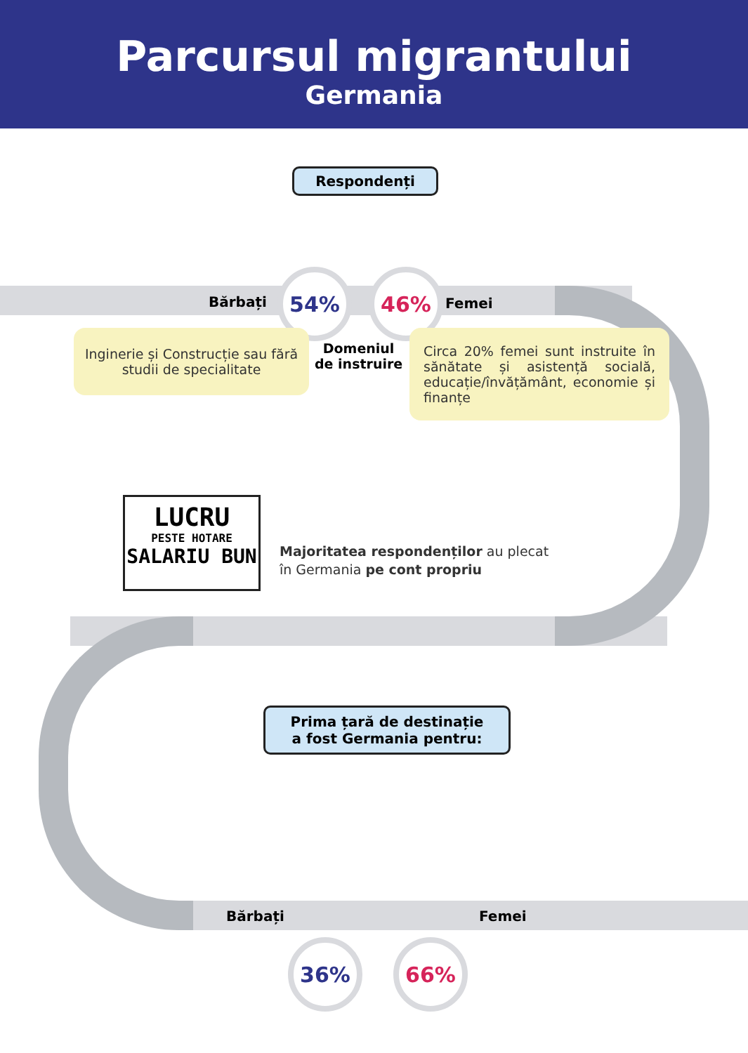Parcursul migrantului
Germania
Respondenți
Bărbați
54% 46%
Femei
Inginerie și Construcție sau fără studii de specialitate
Domeniul
de instruire
Circa 20% femei sunt instruite în sănătate și asistență socială, educație/învățământ, economie și finanțe
LUCRU
PESTE HOTARE
SALARIU BUN
Majoritatea respondenților au plecat
în Germania pe cont propriu
Prima țară de destinație
a fost Germania pentru:
Bărbați Femei
36% 66%